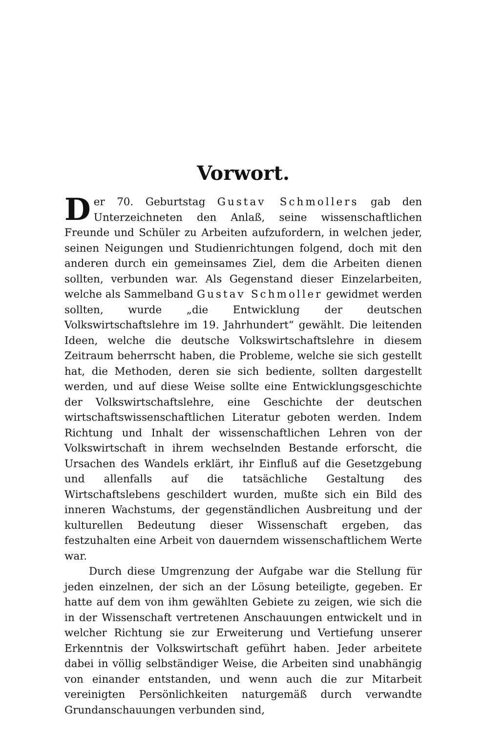Vorwort.
Der 70. Geburtstag Gustav Schmollers gab den Unterzeichneten den Anlaß, seine wissenschaftlichen Freunde und Schüler zu Arbeiten aufzufordern, in welchen jeder, seinen Neigungen und Studienrichtungen folgend, doch mit den anderen durch ein gemeinsames Ziel, dem die Arbeiten dienen sollten, verbunden war. Als Gegenstand dieser Einzelarbeiten, welche als Sammelband Gustav Schmoller gewidmet werden sollten, wurde „die Entwicklung der deutschen Volkswirtschaftslehre im 19. Jahrhundert“ gewählt. Die leitenden Ideen, welche die deutsche Volkswirtschaftslehre in diesem Zeitraum beherrscht haben, die Probleme, welche sie sich gestellt hat, die Methoden, deren sie sich bediente, sollten dargestellt werden, und auf diese Weise sollte eine Entwicklungsgeschichte der Volkswirtschaftslehre, eine Geschichte der deutschen wirtschaftswissenschaftlichen Literatur geboten werden. Indem Richtung und Inhalt der wissenschaftlichen Lehren von der Volkswirtschaft in ihrem wechselnden Bestande erforscht, die Ursachen des Wandels erklärt, ihr Einfluß auf die Gesetzgebung und allenfalls auf die tatsächliche Gestaltung des Wirtschaftslebens geschildert wurden, mußte sich ein Bild des inneren Wachstums, der gegenständlichen Ausbreitung und der kulturellen Bedeutung dieser Wissenschaft ergeben, das festzuhalten eine Arbeit von dauerndem wissenschaftlichem Werte war.
Durch diese Umgrenzung der Aufgabe war die Stellung für jeden einzelnen, der sich an der Lösung beteiligte, gegeben. Er hatte auf dem von ihm gewählten Gebiete zu zeigen, wie sich die in der Wissenschaft vertretenen Anschauungen entwickelt und in welcher Richtung sie zur Erweiterung und Vertiefung unserer Erkenntnis der Volkswirtschaft geführt haben. Jeder arbeitete dabei in völlig selbständiger Weise, die Arbeiten sind unabhängig von einander entstanden, und wenn auch die zur Mitarbeit vereinigten Persönlichkeiten naturgemäß durch verwandte Grundanschauungen verbunden sind,